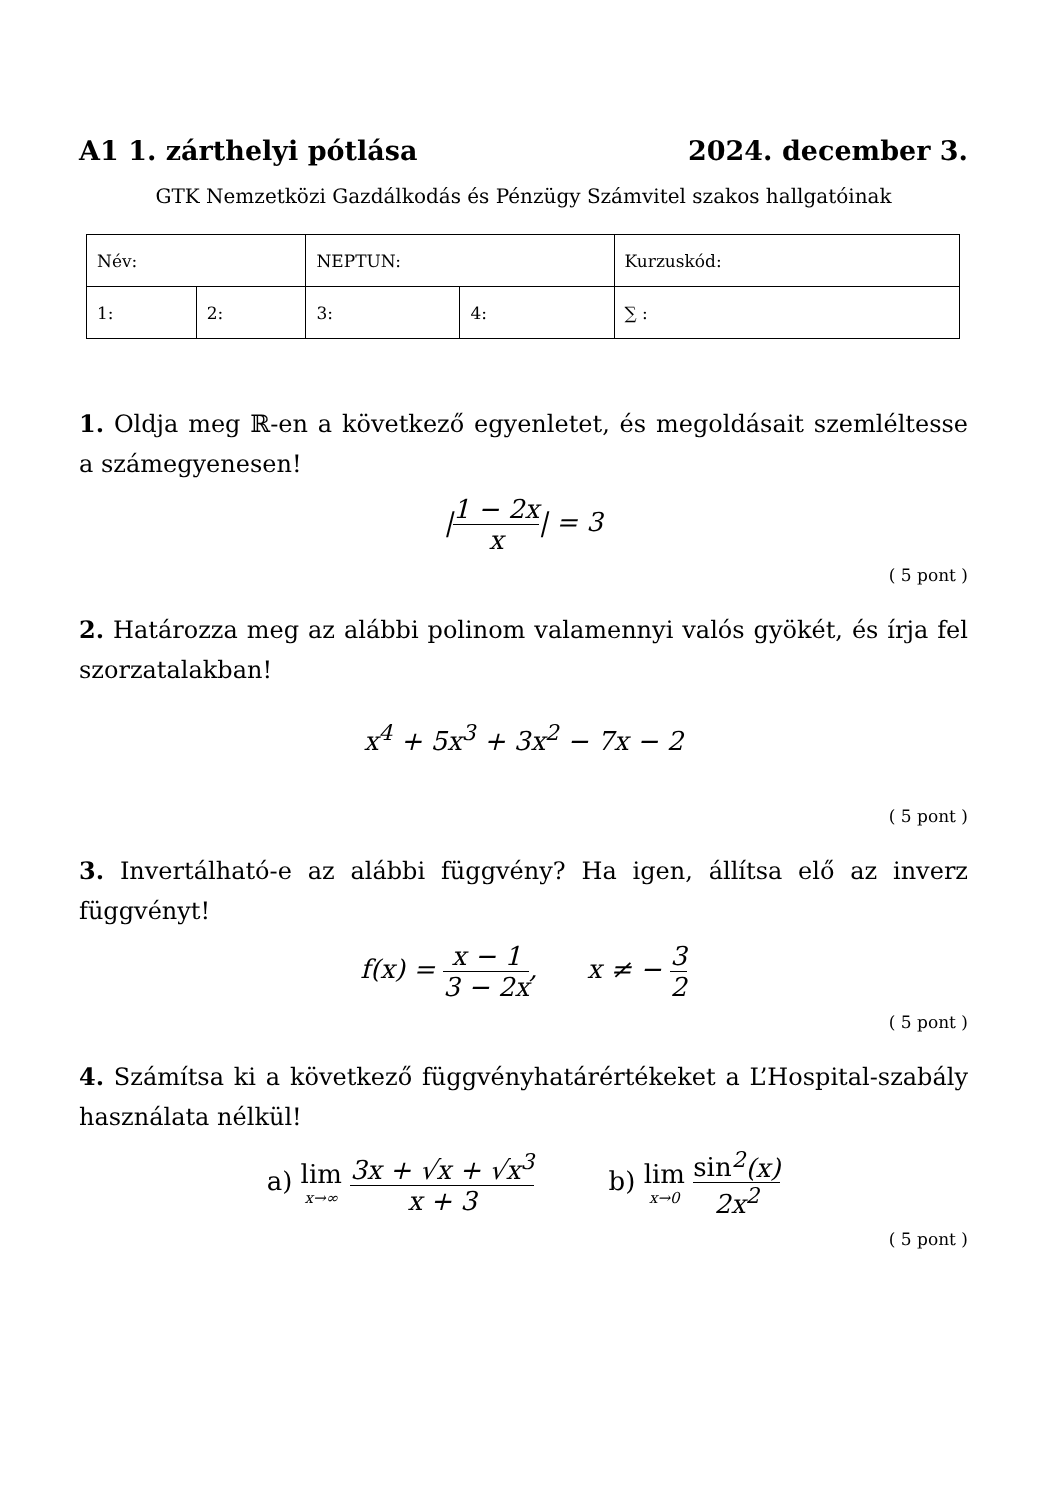A1 1. zárthelyi pótlása 2024. december 3.
GTK Nemzetközi Gazdálkodás és Pénzügy Számvitel szakos hallgatóinak
| Név: | | NEPTUN: | | Kurzuskód: |
| 1: | 2: | 3: | 4: | ∑ : |
1. Oldja meg ℝ-en a következő egyenletet, és megoldásait szemléltesse a számegyenesen!
|1 − 2x x| = 3
( 5 pont )
2. Határozza meg az alábbi polinom valamennyi valós gyökét, és írja fel szorzatalakban!
x<sup>4</sup> + 5x<sup>3</sup> + 3x<sup>2</sup> − 7x − 2
( 5 pont )
3. Invertálható-e az alábbi függvény? Ha igen, állítsa elő az inverz függvényt!
f(x) = x − 1 3 − 2x, x ≠ − 3 2
( 5 pont )
4. Számítsa ki a következő függvényhatárértékeket a L’Hospital-szabály használata nélkül!
a) lim x→∞ 3x + √x + √x<sup>3</sup> x + 3 b) lim x→0 sin<sup>2</sup>(x) 2x<sup>2</sup>
( 5 pont )